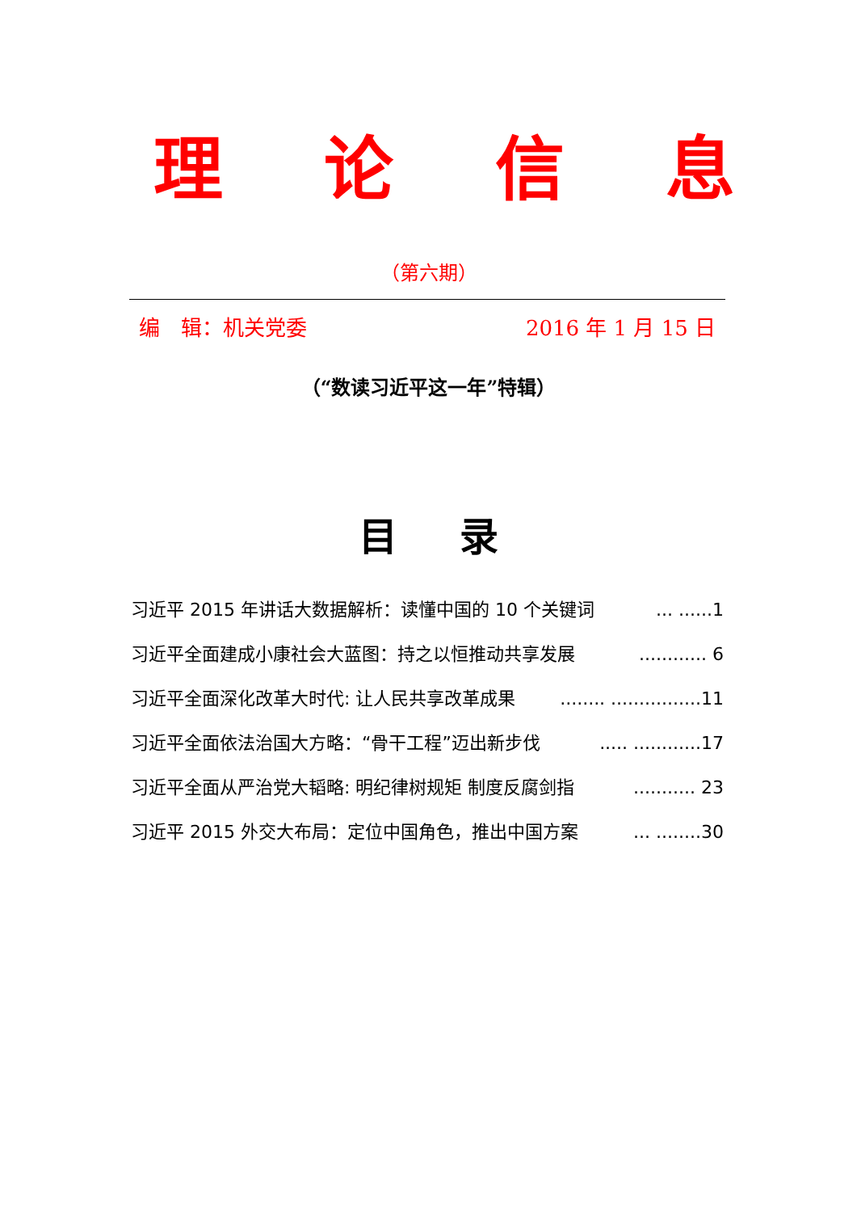理论信息
（第六期）
编　辑：机关党委 2016 年 1 月 15 日
（“数读习近平这一年”特辑）
目 录
习近平 2015 年讲话大数据解析：读懂中国的 10 个关键词... ......1
习近平全面建成小康社会大蓝图：持之以恒推动共享发展............ 6
习近平全面深化改革大时代: 让人民共享改革成果........ ................11
习近平全面依法治国大方略：“骨干工程”迈出新步伐..... ............17
习近平全面从严治党大韬略: 明纪律树规矩 制度反腐剑指........... 23
习近平 2015 外交大布局：定位中国角色，推出中国方案... ........30